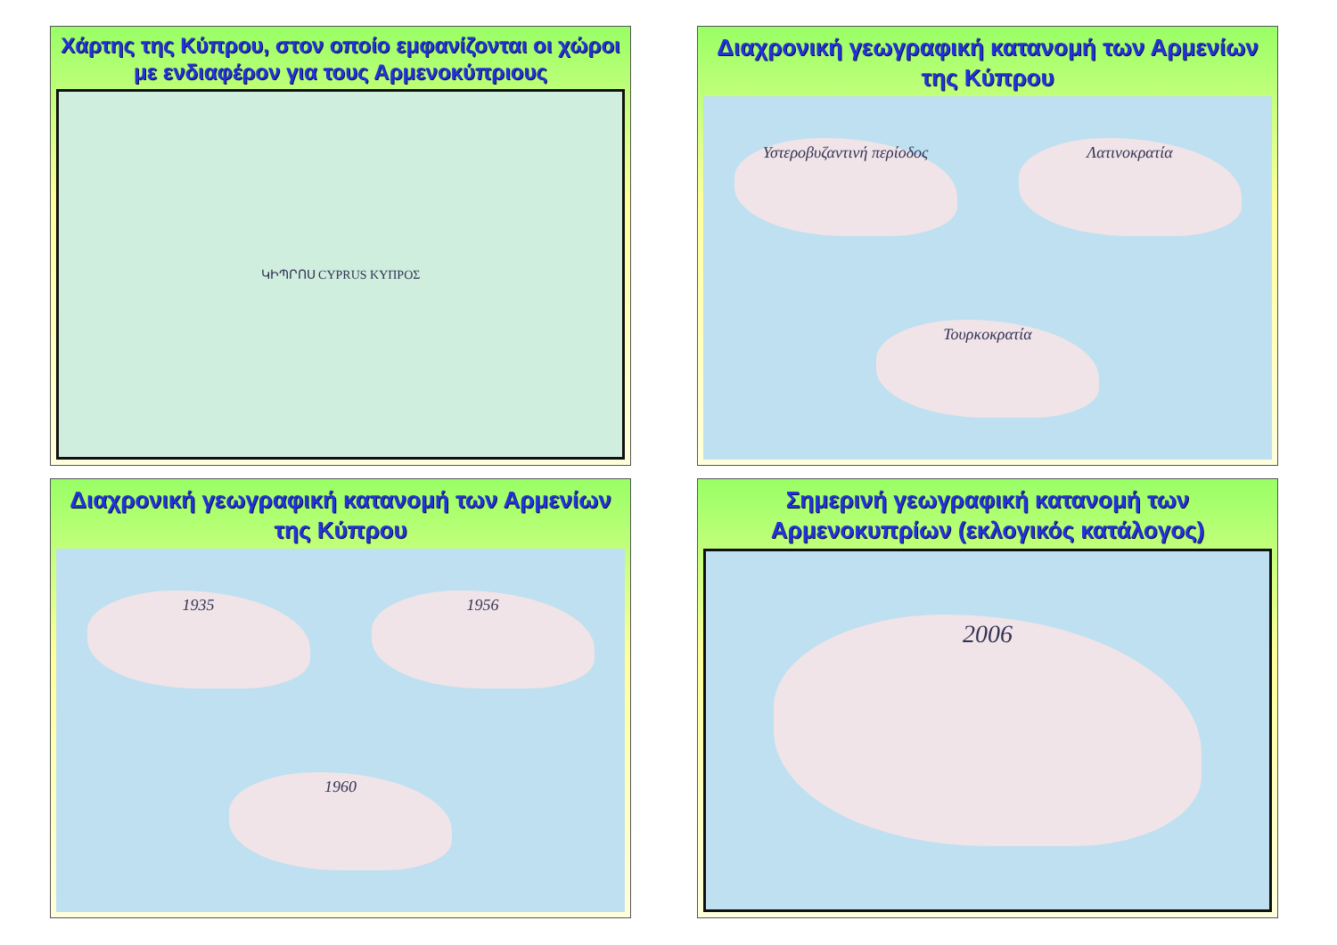Χάρτης της Κύπρου, στον οποίο εμφανίζονται οι χώροι με ενδιαφέρον για τους Αρμενοκύπριους
ԿԻՊՐՈՍ CYPRUS ΚΥΠΡΟΣ
Διαχρονική γεωγραφική κατανομή των Αρμενίων της Κύπρου
Υστεροβυζαντινή περίοδος
Λατινοκρατία
Τουρκοκρατία
Διαχρονική γεωγραφική κατανομή των Αρμενίων της Κύπρου
1935
1956
1960
Σημερινή γεωγραφική κατανομή των Αρμενοκυπρίων (εκλογικός κατάλογος)
2006